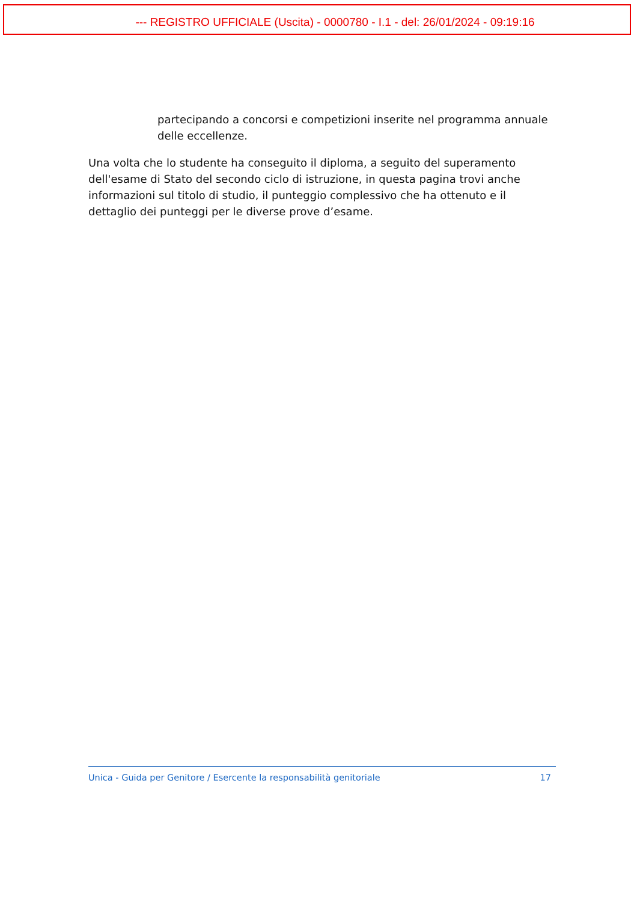--- REGISTRO UFFICIALE (Uscita) - 0000780 - I.1 - del: 26/01/2024 - 09:19:16
partecipando a concorsi e competizioni inserite nel programma annuale delle eccellenze.
Una volta che lo studente ha conseguito il diploma, a seguito del superamento dell'esame di Stato del secondo ciclo di istruzione, in questa pagina trovi anche informazioni sul titolo di studio, il punteggio complessivo che ha ottenuto e il dettaglio dei punteggi per le diverse prove d’esame.
Unica - Guida per Genitore / Esercente la responsabilità genitoriale 17